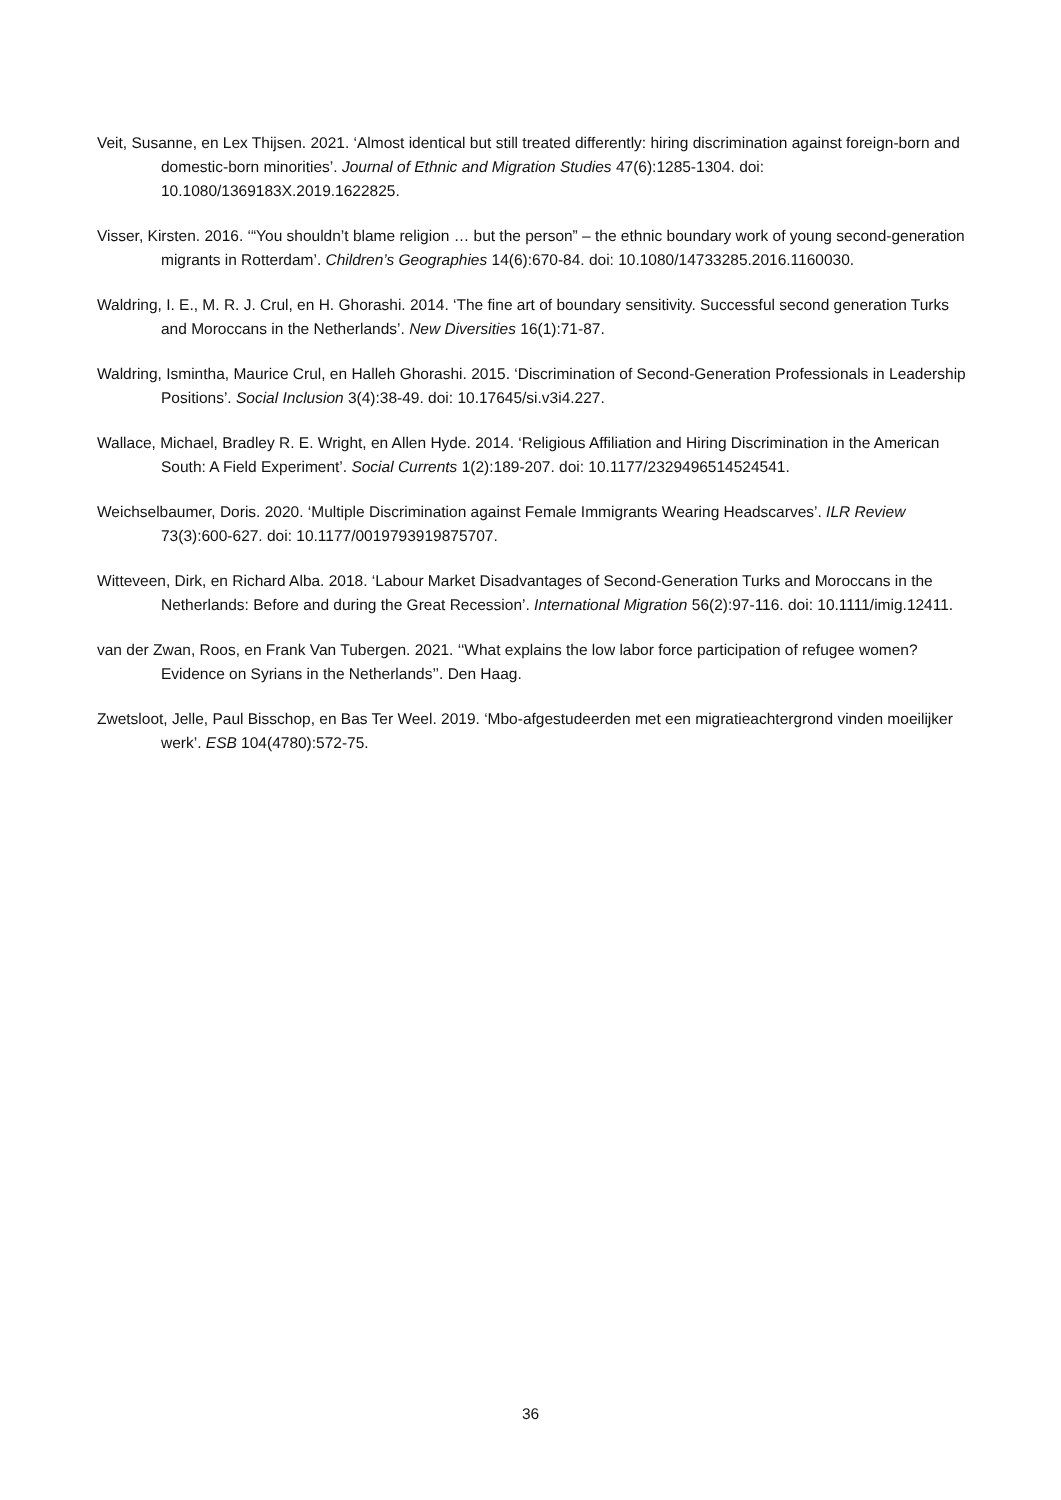Veit, Susanne, en Lex Thijsen. 2021. ‘Almost identical but still treated differently: hiring discrimination against foreign-born and domestic-born minorities’. Journal of Ethnic and Migration Studies 47(6):1285-1304. doi: 10.1080/1369183X.2019.1622825.
Visser, Kirsten. 2016. ‘“You shouldn’t blame religion … but the person” – the ethnic boundary work of young second-generation migrants in Rotterdam’. Children’s Geographies 14(6):670-84. doi: 10.1080/14733285.2016.1160030.
Waldring, I. E., M. R. J. Crul, en H. Ghorashi. 2014. ‘The fine art of boundary sensitivity. Successful second generation Turks and Moroccans in the Netherlands’. New Diversities 16(1):71-87.
Waldring, Ismintha, Maurice Crul, en Halleh Ghorashi. 2015. ‘Discrimination of Second-Generation Professionals in Leadership Positions’. Social Inclusion 3(4):38-49. doi: 10.17645/si.v3i4.227.
Wallace, Michael, Bradley R. E. Wright, en Allen Hyde. 2014. ‘Religious Affiliation and Hiring Discrimination in the American South: A Field Experiment’. Social Currents 1(2):189-207. doi: 10.1177/2329496514524541.
Weichselbaumer, Doris. 2020. ‘Multiple Discrimination against Female Immigrants Wearing Headscarves’. ILR Review 73(3):600-627. doi: 10.1177/0019793919875707.
Witteveen, Dirk, en Richard Alba. 2018. ‘Labour Market Disadvantages of Second-Generation Turks and Moroccans in the Netherlands: Before and during the Great Recession’. International Migration 56(2):97-116. doi: 10.1111/imig.12411.
van der Zwan, Roos, en Frank Van Tubergen. 2021. ‘‘What explains the low labor force participation of refugee women? Evidence on Syrians in the Netherlands’’. Den Haag.
Zwetsloot, Jelle, Paul Bisschop, en Bas Ter Weel. 2019. ‘Mbo-afgestudeerden met een migratieachtergrond vinden moeilijker werk’. ESB 104(4780):572-75.
36